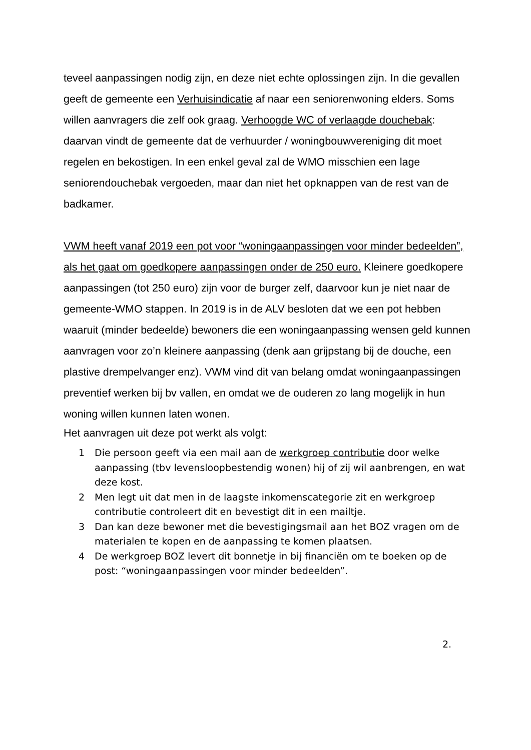teveel aanpassingen nodig zijn, en deze niet echte oplossingen zijn. In die gevallen geeft de gemeente een Verhuisindicatie af naar een seniorenwoning elders. Soms willen aanvragers die zelf ook graag. Verhoogde WC of verlaagde douchebak: daarvan vindt de gemeente dat de verhuurder / woningbouwvereniging dit moet regelen en bekostigen. In een enkel geval zal de WMO misschien een lage seniorendouchebak vergoeden, maar dan niet het opknappen van de rest van de badkamer.
VWM heeft vanaf 2019 een pot voor “woningaanpassingen voor minder bedeelden”, als het gaat om goedkopere aanpassingen onder de 250 euro. Kleinere goedkopere aanpassingen (tot 250 euro) zijn voor de burger zelf, daarvoor kun je niet naar de gemeente-WMO stappen. In 2019 is in de ALV besloten dat we een pot hebben waaruit (minder bedeelde) bewoners die een woningaanpassing wensen geld kunnen aanvragen voor zo’n kleinere aanpassing (denk aan grijpstang bij de douche, een plastive drempelvanger enz). VWM vind dit van belang omdat woningaanpassingen preventief werken bij bv vallen, en omdat we de ouderen zo lang mogelijk in hun woning willen kunnen laten wonen.
Het aanvragen uit deze pot werkt als volgt:
1 Die persoon geeft via een mail aan de werkgroep contributie door welke aanpassing (tbv levensloopbestendig wonen) hij of zij wil aanbrengen, en wat deze kost.
2 Men legt uit dat men in de laagste inkomenscategorie zit en werkgroep contributie controleert dit en bevestigt dit in een mailtje.
3 Dan kan deze bewoner met die bevestigingsmail aan het BOZ vragen om de materialen te kopen en de aanpassing te komen plaatsen.
4 De werkgroep BOZ levert dit bonnetje in bij financiën om te boeken op de post: “woningaanpassingen voor minder bedeelden”.
2.